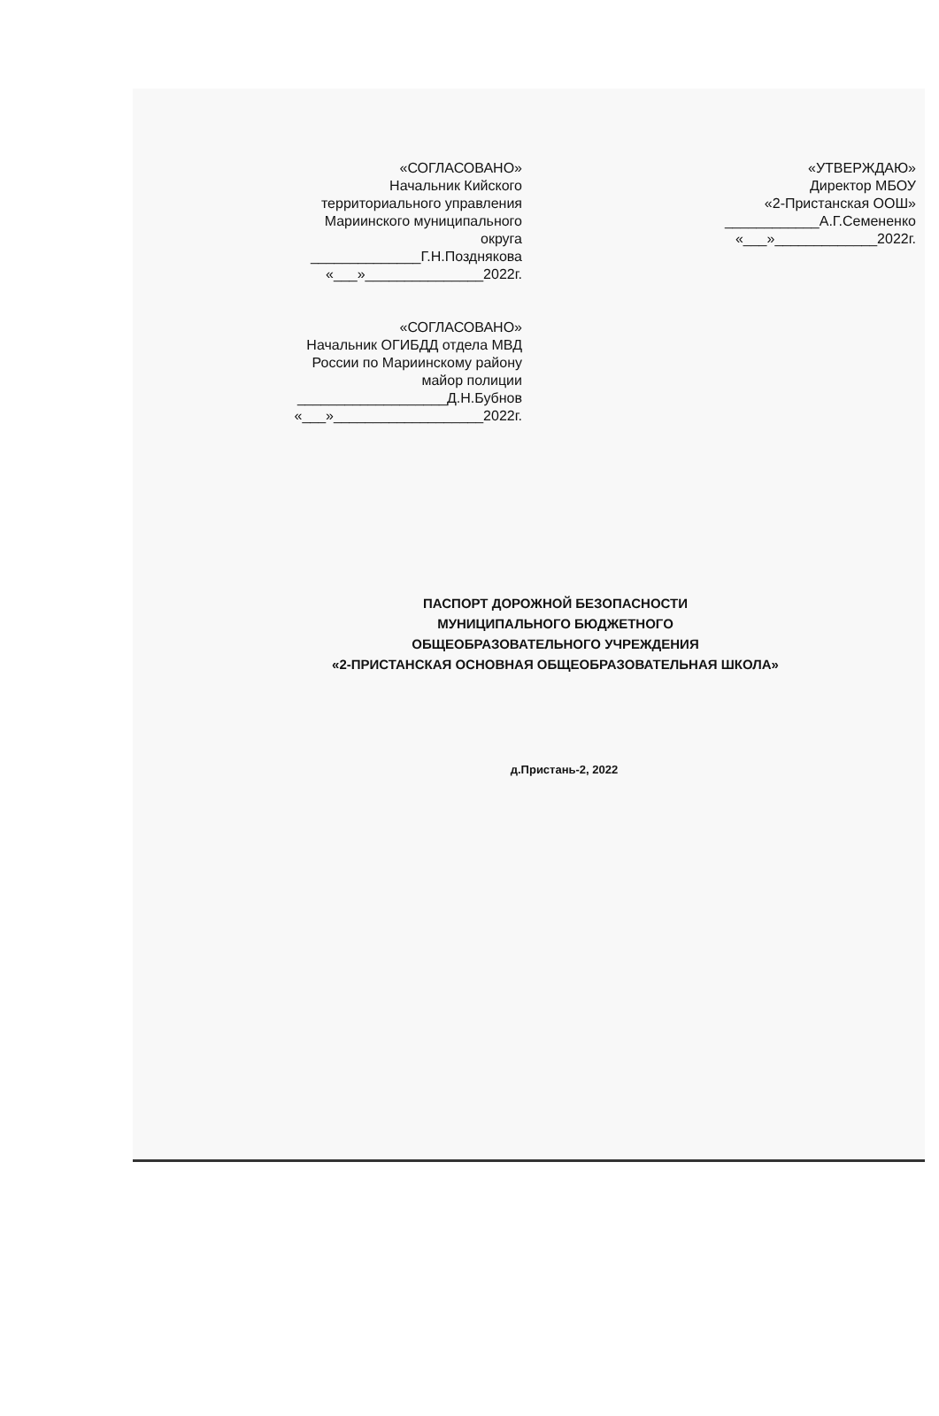«СОГЛАСОВАНО»
Начальник Кийского
территориального управления
Мариинского муниципального
округа
______________Г.Н.Позднякова
«___»_______________2022г.
«СОГЛАСОВАНО»
Начальник ОГИБДД отдела МВД
России по Мариинскому району
майор полиции
___________________Д.Н.Бубнов
«___»___________________2022г.
«УТВЕРЖДАЮ»
Директор МБОУ
«2-Пристанская ООШ»
____________А.Г.Семененко
«___»_____________2022г.
ПАСПОРТ ДОРОЖНОЙ БЕЗОПАСНОСТИ
МУНИЦИПАЛЬНОГО БЮДЖЕТНОГО
ОБЩЕОБРАЗОВАТЕЛЬНОГО УЧРЕЖДЕНИЯ
«2-ПРИСТАНСКАЯ ОСНОВНАЯ ОБЩЕОБРАЗОВАТЕЛЬНАЯ ШКОЛА»
д.Пристань-2, 2022